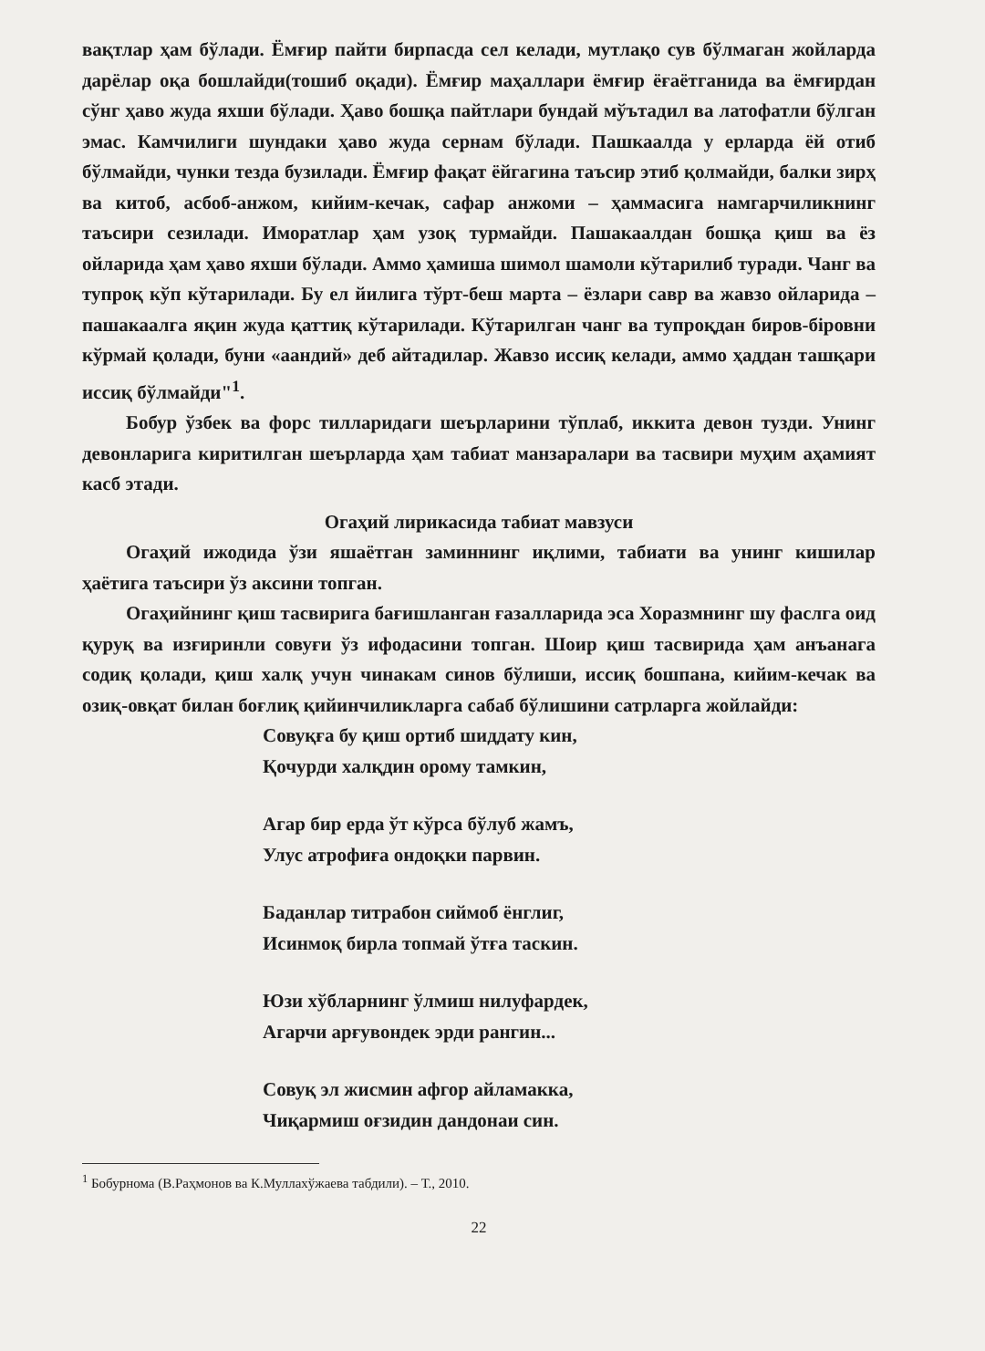вақтлар ҳам бўлади. Ёмғир пайти бирпасда сел келади, мутлақо сув бўлмаган жойларда дарёлар оқа бошлайди(тошиб оқади). Ёмғир маҳаллари ёмғир ёғаётганида ва ёмғирдан сўнг ҳаво жуда яхши бўлади. Ҳаво бошқа пайтлари бундай мўътадил ва латофатли бўлган эмас. Камчилиги шундаки ҳаво жуда сернам бўлади. Пашкаалда у ерларда ёй отиб бўлмайди, чунки тезда бузилади. Ёмғир фақат ёйгагина таъсир этиб қолмайди, балки зирҳ ва китоб, асбоб-анжом, кийим-кечак, сафар анжоми – ҳаммасига намгарчиликнинг таъсири сезилади. Иморатлар ҳам узоқ турмайди. Пашакаалдан бошқа қиш ва ёз ойларида ҳам ҳаво яхши бўлади. Аммо ҳамиша шимол шамоли кўтарилиб туради. Чанг ва тупроқ кўп кўтарилади. Бу ел йилига тўрт-беш марта – ёзлари савр ва жавзо ойларида – пашакаалга яқин жуда қаттиқ кўтарилади. Кўтарилган чанг ва тупроқдан биров-біровни кўрмай қолади, буни «аандий» деб айтадилар. Жавзо иссиқ келади, аммо ҳаддан ташқари иссиқ бўлмайди"<sup>1</sup>.
Бобур ўзбек ва форс тилларидаги шеърларини тўплаб, иккита девон тузди. Унинг девонларига киритилган шеърларда ҳам табиат манзаралари ва тасвири муҳим аҳамият касб этади.
Огаҳий лирикасида табиат мавзуси
Огаҳий ижодида ўзи яшаётган заминнинг иқлими, табиати ва унинг кишилар ҳаётига таъсири ўз аксини топган.
Огаҳийнинг қиш тасвирига бағишланган ғазалларида эса Хоразмнинг шу фаслга оид қуруқ ва изғиринли совуғи ўз ифодасини топган. Шоир қиш тасвирида ҳам анъанага содиқ қолади, қиш халқ учун чинакам синов бўлиши, иссиқ бошпана, кийим-кечак ва озиқ-овқат билан боғлиқ қийинчиликларга сабаб бўлишини сатрларга жойлайди:
Совуқға бу қиш ортиб шиддату кин,
Қочурди халқдин орому тамкин,
Агар бир ерда ўт кўрса бўлуб жамъ,
Улус атрофиға ондоқки парвин.
Баданлар титрабон сиймоб ёнглиг,
Исинмоқ бирла топмай ўтға таскин.
Юзи хўбларнинг ўлмиш нилуфардек,
Агарчи арғувондек эрди рангин...
Совуқ эл жисмин афгор айламакка,
Чиқармиш оғзидин дандонаи син.
<sup>1</sup> Бобурнома (В.Раҳмонов ва К.Муллахўжаева табдили). – Т., 2010.
22